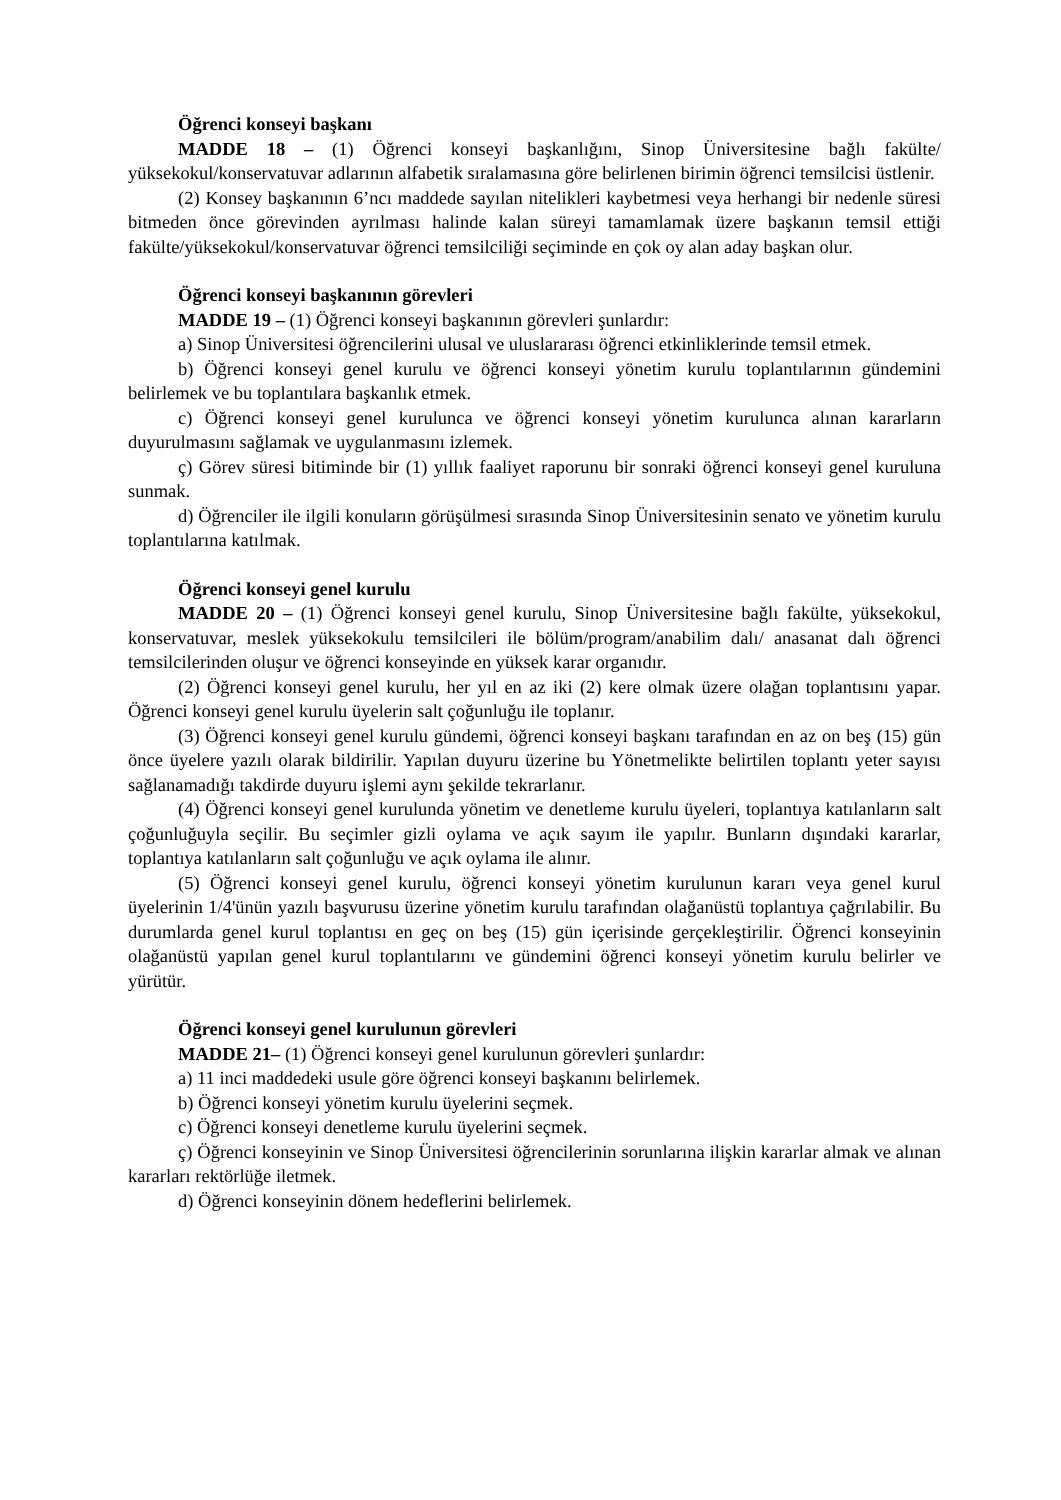Öğrenci konseyi başkanı
MADDE 18 – (1) Öğrenci konseyi başkanlığını, Sinop Üniversitesine bağlı fakülte/ yüksekokul/konservatuvar adlarının alfabetik sıralamasına göre belirlenen birimin öğrenci temsilcisi üstlenir.
(2) Konsey başkanının 6’ncı maddede sayılan nitelikleri kaybetmesi veya herhangi bir nedenle süresi bitmeden önce görevinden ayrılması halinde kalan süreyi tamamlamak üzere başkanın temsil ettiği fakülte/yüksekokul/konservatuvar öğrenci temsilciliği seçiminde en çok oy alan aday başkan olur.
Öğrenci konseyi başkanının görevleri
MADDE 19 – (1) Öğrenci konseyi başkanının görevleri şunlardır:
a) Sinop Üniversitesi öğrencilerini ulusal ve uluslararası öğrenci etkinliklerinde temsil etmek.
b) Öğrenci konseyi genel kurulu ve öğrenci konseyi yönetim kurulu toplantılarının gündemini belirlemek ve bu toplantılara başkanlık etmek.
c) Öğrenci konseyi genel kurulunca ve öğrenci konseyi yönetim kurulunca alınan kararların duyurulmasını sağlamak ve uygulanmasını izlemek.
ç) Görev süresi bitiminde bir (1) yıllık faaliyet raporunu bir sonraki öğrenci konseyi genel kuruluna sunmak.
d) Öğrenciler ile ilgili konuların görüşülmesi sırasında Sinop Üniversitesinin senato ve yönetim kurulu toplantılarına katılmak.
Öğrenci konseyi genel kurulu
MADDE 20 – (1) Öğrenci konseyi genel kurulu, Sinop Üniversitesine bağlı fakülte, yüksekokul, konservatuvar, meslek yüksekokulu temsilcileri ile bölüm/program/anabilim dalı/ anasanat dalı öğrenci temsilcilerinden oluşur ve öğrenci konseyinde en yüksek karar organıdır.
(2) Öğrenci konseyi genel kurulu, her yıl en az iki (2) kere olmak üzere olağan toplantısını yapar. Öğrenci konseyi genel kurulu üyelerin salt çoğunluğu ile toplanır.
(3) Öğrenci konseyi genel kurulu gündemi, öğrenci konseyi başkanı tarafından en az on beş (15) gün önce üyelere yazılı olarak bildirilir. Yapılan duyuru üzerine bu Yönetmelikte belirtilen toplantı yeter sayısı sağlanamadığı takdirde duyuru işlemi aynı şekilde tekrarlanır.
(4) Öğrenci konseyi genel kurulunda yönetim ve denetleme kurulu üyeleri, toplantıya katılanların salt çoğunluğuyla seçilir. Bu seçimler gizli oylama ve açık sayım ile yapılır. Bunların dışındaki kararlar, toplantıya katılanların salt çoğunluğu ve açık oylama ile alınır.
(5) Öğrenci konseyi genel kurulu, öğrenci konseyi yönetim kurulunun kararı veya genel kurul üyelerinin 1/4'ünün yazılı başvurusu üzerine yönetim kurulu tarafından olağanüstü toplantıya çağrılabilir. Bu durumlarda genel kurul toplantısı en geç on beş (15) gün içerisinde gerçekleştirilir. Öğrenci konseyinin olağanüstü yapılan genel kurul toplantılarını ve gündemini öğrenci konseyi yönetim kurulu belirler ve yürütür.
Öğrenci konseyi genel kurulunun görevleri
MADDE 21– (1) Öğrenci konseyi genel kurulunun görevleri şunlardır:
a) 11 inci maddedeki usule göre öğrenci konseyi başkanını belirlemek.
b) Öğrenci konseyi yönetim kurulu üyelerini seçmek.
c) Öğrenci konseyi denetleme kurulu üyelerini seçmek.
ç) Öğrenci konseyinin ve Sinop Üniversitesi öğrencilerinin sorunlarına ilişkin kararlar almak ve alınan kararları rektörlüğe iletmek.
d) Öğrenci konseyinin dönem hedeflerini belirlemek.